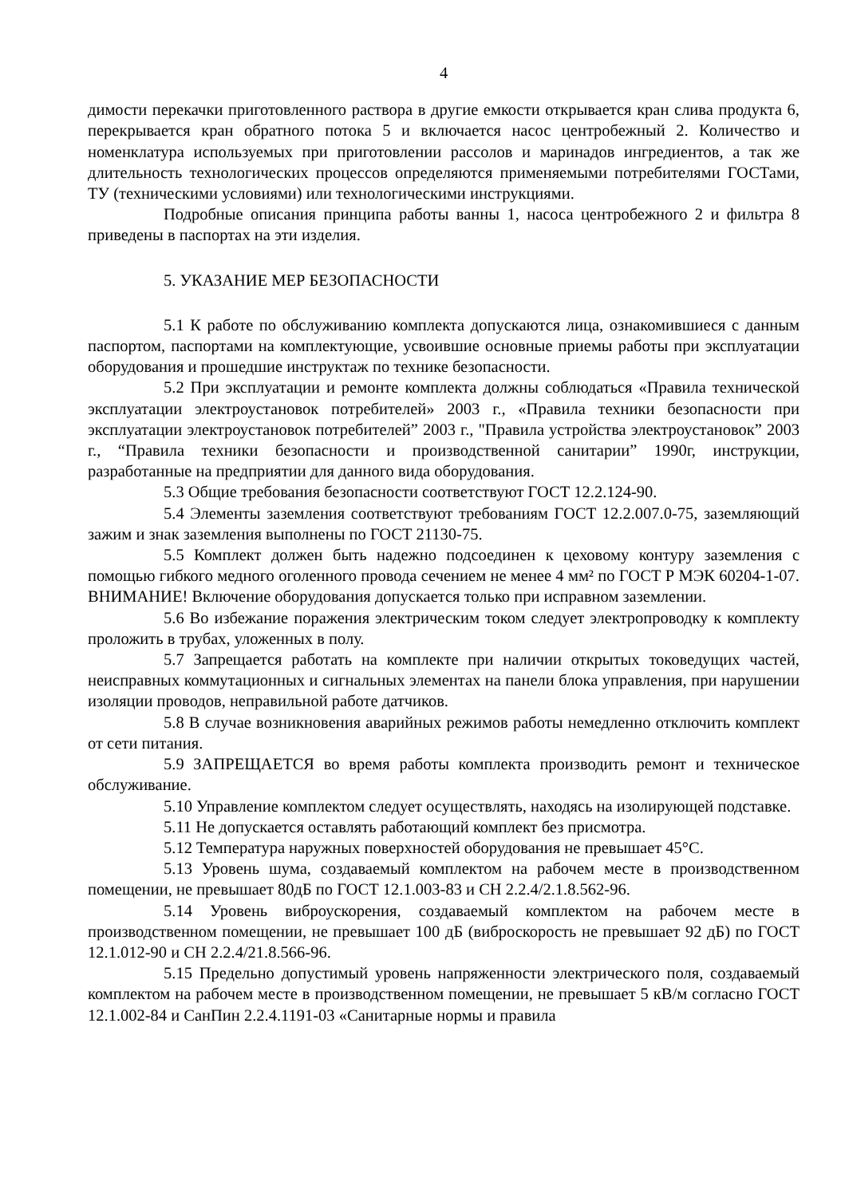4
димости перекачки приготовленного раствора в другие емкости открывается кран слива продукта 6, перекрывается кран обратного потока 5 и включается насос центробежный 2. Количество и номенклатура используемых при приготовлении рассолов и маринадов ингредиентов, а так же длительность технологических процессов определяются применяемыми потребителями ГОСТами, ТУ (техническими условиями) или технологическими инструкциями.
Подробные описания принципа работы ванны 1, насоса центробежного 2 и фильтра 8 приведены в паспортах на эти изделия.
5. УКАЗАНИЕ МЕР БЕЗОПАСНОСТИ
5.1 К работе по обслуживанию комплекта допускаются лица, ознакомившиеся с данным паспортом, паспортами на комплектующие, усвоившие основные приемы работы при эксплуатации оборудования и прошедшие инструктаж по технике безопасности.
5.2 При эксплуатации и ремонте комплекта должны соблюдаться «Правила технической эксплуатации электроустановок потребителей» 2003 г., «Правила техники безопасности при эксплуатации электроустановок потребителей” 2003 г., "Правила устройства электроустановок” 2003 г., “Правила техники безопасности и производственной санитарии” 1990г, инструкции, разработанные на предприятии для данного вида оборудования.
5.3 Общие требования безопасности соответствуют ГОСТ 12.2.124-90.
5.4 Элементы заземления соответствуют требованиям ГОСТ 12.2.007.0-75, заземляющий зажим и знак заземления выполнены по ГОСТ 21130-75.
5.5 Комплект должен быть надежно подсоединен к цеховому контуру заземления с помощью гибкого медного оголенного провода сечением не менее 4 мм² по ГОСТ Р МЭК 60204-1-07. ВНИМАНИЕ! Включение оборудования допускается только при исправном заземлении.
5.6 Во избежание поражения электрическим током следует электропроводку к комплекту проложить в трубах, уложенных в полу.
5.7 Запрещается работать на комплекте при наличии открытых токоведущих частей, неисправных коммутационных и сигнальных элементах на панели блока управления, при нарушении изоляции проводов, неправильной работе датчиков.
5.8 В случае возникновения аварийных режимов работы немедленно отключить комплект от сети питания.
5.9 ЗАПРЕЩАЕТСЯ во время работы комплекта производить ремонт и техническое обслуживание.
5.10 Управление комплектом следует осуществлять, находясь на изолирующей подставке.
5.11 Не допускается оставлять работающий комплект без присмотра.
5.12 Температура наружных поверхностей оборудования не превышает 45°С.
5.13 Уровень шума, создаваемый комплектом на рабочем месте в производственном помещении, не превышает 80дБ по ГОСТ 12.1.003-83 и СН 2.2.4/2.1.8.562-96.
5.14 Уровень виброускорения, создаваемый комплектом на рабочем месте в производственном помещении, не превышает 100 дБ (виброскорость не превышает 92 дБ) по ГОСТ 12.1.012-90 и СН 2.2.4/21.8.566-96.
5.15 Предельно допустимый уровень напряженности электрического поля, создаваемый комплектом на рабочем месте в производственном помещении, не превышает 5 кВ/м согласно ГОСТ 12.1.002-84 и СанПин 2.2.4.1191-03 «Санитарные нормы и правила